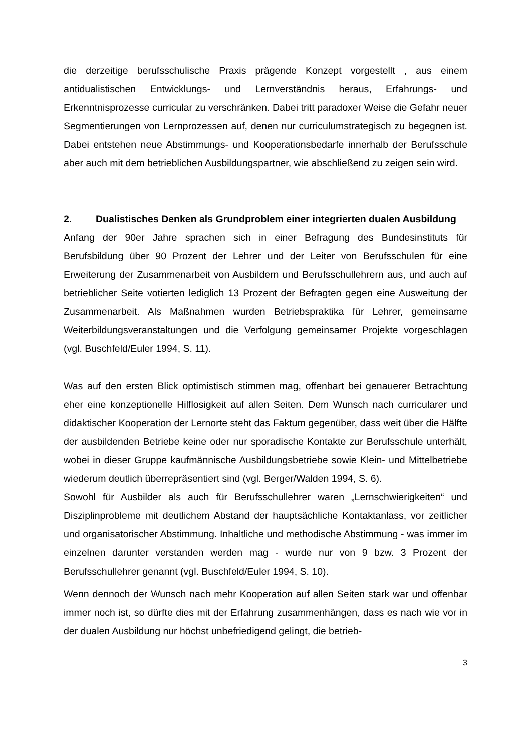die derzeitige berufsschulische Praxis prägende Konzept vorgestellt , aus einem antidualistischen Entwicklungs- und Lernverständnis heraus, Erfahrungs- und Erkenntnisprozesse curricular zu verschränken. Dabei tritt paradoxer Weise die Gefahr neuer Segmentierungen von Lernprozessen auf, denen nur curriculumstrategisch zu begegnen ist. Dabei entstehen neue Abstimmungs- und Kooperationsbedarfe innerhalb der Berufsschule aber auch mit dem betrieblichen Ausbildungspartner, wie abschließend zu zeigen sein wird.
2. Dualistisches Denken als Grundproblem einer integrierten dualen Ausbildung
Anfang der 90er Jahre sprachen sich in einer Befragung des Bundesinstituts für Berufsbildung über 90 Prozent der Lehrer und der Leiter von Berufsschulen für eine Erweiterung der Zusammenarbeit von Ausbildern und Berufsschullehrern aus, und auch auf betrieblicher Seite votierten lediglich 13 Prozent der Befragten gegen eine Ausweitung der Zusammenarbeit. Als Maßnahmen wurden Betriebspraktika für Lehrer, gemeinsame Weiterbildungsveranstaltungen und die Verfolgung gemeinsamer Projekte vorgeschlagen (vgl. Buschfeld/Euler 1994, S. 11).
Was auf den ersten Blick optimistisch stimmen mag, offenbart bei genauerer Betrachtung eher eine konzeptionelle Hilflosigkeit auf allen Seiten. Dem Wunsch nach curricularer und didaktischer Kooperation der Lernorte steht das Faktum gegenüber, dass weit über die Hälfte der ausbildenden Betriebe keine oder nur sporadische Kontakte zur Berufsschule unterhält, wobei in dieser Gruppe kaufmännische Ausbildungsbetriebe sowie Klein- und Mittelbetriebe wiederum deutlich überrepräsentiert sind (vgl. Berger/Walden 1994, S. 6).
Sowohl für Ausbilder als auch für Berufsschullehrer waren „Lernschwierigkeiten“ und Disziplinprobleme mit deutlichem Abstand der hauptsächliche Kontaktanlass, vor zeitlicher und organisatorischer Abstimmung. Inhaltliche und methodische Abstimmung - was immer im einzelnen darunter verstanden werden mag - wurde nur von 9 bzw. 3 Prozent der Berufsschullehrer genannt (vgl. Buschfeld/Euler 1994, S. 10).
Wenn dennoch der Wunsch nach mehr Kooperation auf allen Seiten stark war und offenbar immer noch ist, so dürfte dies mit der Erfahrung zusammenhängen, dass es nach wie vor in der dualen Ausbildung nur höchst unbefriedigend gelingt, die betrieb-
3